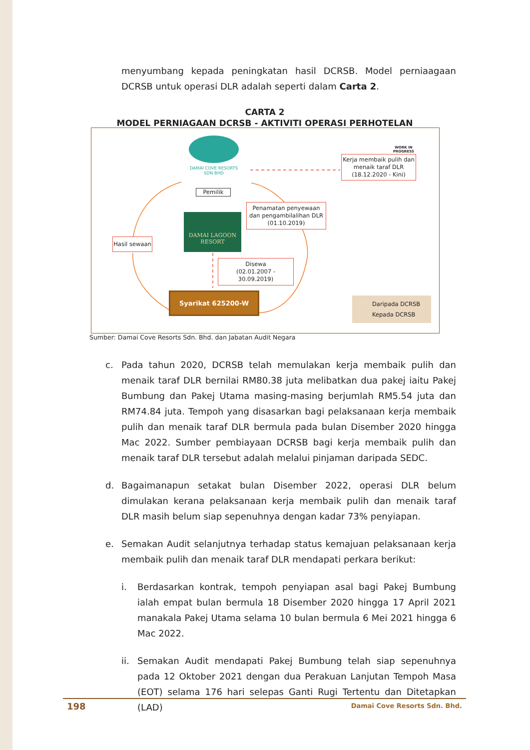menyumbang kepada peningkatan hasil DCRSB. Model perniaagaan DCRSB untuk operasi DLR adalah seperti dalam Carta 2.
CARTA 2
MODEL PERNIAGAAN DCRSB - AKTIVITI OPERASI PERHOTELAN
DAMAI COVE RESORTS
SDN BHD
Pemilik
DAMAI LAGOON
RESORT
Hasil sewaan
Penamatan penyewaan dan pengambilalihan DLR (01.10.2019)
Disewa
(02.01.2007 - 30.09.2019)
Syarikat 625200-W
WORK IN
PROGRESS
Kerja membaik pulih dan menaik taraf DLR
(18.12.2020 - Kini)
Daripada DCRSB
Kepada DCRSB
Sumber: Damai Cove Resorts Sdn. Bhd. dan Jabatan Audit Negara
c. Pada tahun 2020, DCRSB telah memulakan kerja membaik pulih dan menaik taraf DLR bernilai RM80.38 juta melibatkan dua pakej iaitu Pakej Bumbung dan Pakej Utama masing-masing berjumlah RM5.54 juta dan RM74.84 juta. Tempoh yang disasarkan bagi pelaksanaan kerja membaik pulih dan menaik taraf DLR bermula pada bulan Disember 2020 hingga Mac 2022. Sumber pembiayaan DCRSB bagi kerja membaik pulih dan menaik taraf DLR tersebut adalah melalui pinjaman daripada SEDC.
d. Bagaimanapun setakat bulan Disember 2022, operasi DLR belum dimulakan kerana pelaksanaan kerja membaik pulih dan menaik taraf DLR masih belum siap sepenuhnya dengan kadar 73% penyiapan.
e. Semakan Audit selanjutnya terhadap status kemajuan pelaksanaan kerja membaik pulih dan menaik taraf DLR mendapati perkara berikut:
i. Berdasarkan kontrak, tempoh penyiapan asal bagi Pakej Bumbung ialah empat bulan bermula 18 Disember 2020 hingga 17 April 2021 manakala Pakej Utama selama 10 bulan bermula 6 Mei 2021 hingga 6 Mac 2022.
ii. Semakan Audit mendapati Pakej Bumbung telah siap sepenuhnya pada 12 Oktober 2021 dengan dua Perakuan Lanjutan Tempoh Masa (EOT) selama 176 hari selepas Ganti Rugi Tertentu dan Ditetapkan (LAD)
198 Damai Cove Resorts Sdn. Bhd.